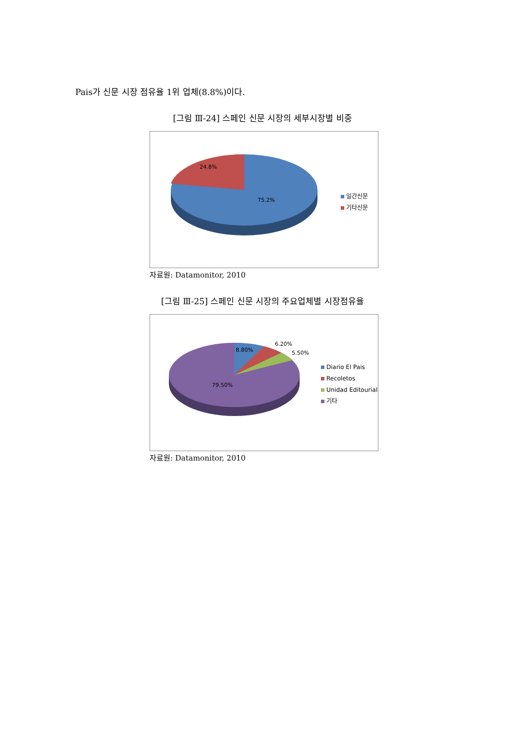Pais가 신문 시장 점유율 1위 업체(8.8%)이다.
[그림 Ⅲ-24] 스페인 신문 시장의 세부시장별 비중
24.8%
75.2%
일간신문
기타신문
자료원: Datamonitor, 2010
[그림 Ⅲ-25] 스페인 신문 시장의 주요업체별 시장점유율
8.80%
6.20%
5.50%
79.50%
Diario El Pais
Recoletos
Unidad Editourial
기타
자료원: Datamonitor, 2010